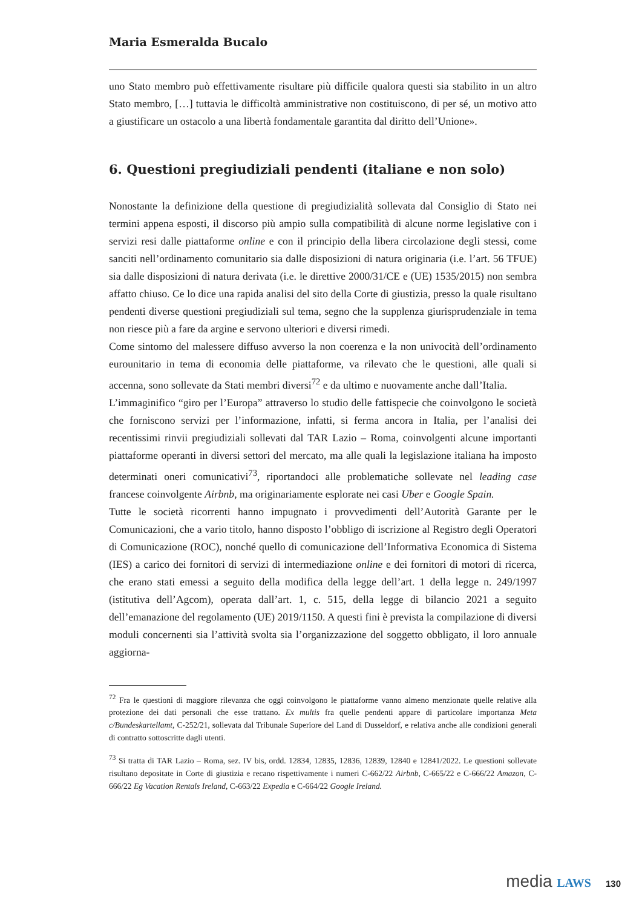Maria Esmeralda Bucalo
uno Stato membro può effettivamente risultare più difficile qualora questi sia stabilito in un altro Stato membro, […] tuttavia le difficoltà amministrative non costituiscono, di per sé, un motivo atto a giustificare un ostacolo a una libertà fondamentale garantita dal diritto dell’Unione».
6. Questioni pregiudiziali pendenti (italiane e non solo)
Nonostante la definizione della questione di pregiudizialità sollevata dal Consiglio di Stato nei termini appena esposti, il discorso più ampio sulla compatibilità di alcune norme legislative con i servizi resi dalle piattaforme online e con il principio della libera circolazione degli stessi, come sanciti nell’ordinamento comunitario sia dalle disposizioni di natura originaria (i.e. l’art. 56 TFUE) sia dalle disposizioni di natura derivata (i.e. le direttive 2000/31/CE e (UE) 1535/2015) non sembra affatto chiuso. Ce lo dice una rapida analisi del sito della Corte di giustizia, presso la quale risultano pendenti diverse questioni pregiudiziali sul tema, segno che la supplenza giurisprudenziale in tema non riesce più a fare da argine e servono ulteriori e diversi rimedi.
Come sintomo del malessere diffuso avverso la non coerenza e la non univocità dell’ordinamento eurounitario in tema di economia delle piattaforme, va rilevato che le questioni, alle quali si accenna, sono sollevate da Stati membri diversi<sup>72</sup> e da ultimo e nuovamente anche dall’Italia.
L’immaginifico “giro per l’Europa” attraverso lo studio delle fattispecie che coinvolgono le società che forniscono servizi per l’informazione, infatti, si ferma ancora in Italia, per l’analisi dei recentissimi rinvii pregiudiziali sollevati dal TAR Lazio – Roma, coinvolgenti alcune importanti piattaforme operanti in diversi settori del mercato, ma alle quali la legislazione italiana ha imposto determinati oneri comunicativi<sup>73</sup>, riportandoci alle problematiche sollevate nel leading case francese coinvolgente Airbnb, ma originariamente esplorate nei casi Uber e Google Spain.
Tutte le società ricorrenti hanno impugnato i provvedimenti dell’Autorità Garante per le Comunicazioni, che a vario titolo, hanno disposto l’obbligo di iscrizione al Registro degli Operatori di Comunicazione (ROC), nonché quello di comunicazione dell’Informativa Economica di Sistema (IES) a carico dei fornitori di servizi di intermediazione online e dei fornitori di motori di ricerca, che erano stati emessi a seguito della modifica della legge dell’art. 1 della legge n. 249/1997 (istitutiva dell’Agcom), operata dall’art. 1, c. 515, della legge di bilancio 2021 a seguito dell’emanazione del regolamento (UE) 2019/1150. A questi fini è prevista la compilazione di diversi moduli concernenti sia l’attività svolta sia l’organizzazione del soggetto obbligato, il loro annuale aggiorna-
<sup>72</sup> Fra le questioni di maggiore rilevanza che oggi coinvolgono le piattaforme vanno almeno menzionate quelle relative alla protezione dei dati personali che esse trattano. Ex multis fra quelle pendenti appare di particolare importanza Meta c/Bundeskartellamt, C-252/21, sollevata dal Tribunale Superiore del Land di Dusseldorf, e relativa anche alle condizioni generali di contratto sottoscritte dagli utenti.
<sup>73</sup> Si tratta di TAR Lazio – Roma, sez. IV bis, ordd. 12834, 12835, 12836, 12839, 12840 e 12841/2022. Le questioni sollevate risultano depositate in Corte di giustizia e recano rispettivamente i numeri C-662/22 Airbnb, C-665/22 e C-666/22 Amazon, C-666/22 Eg Vacation Rentals Ireland, C-663/22 Expedia e C-664/22 Google Ireland.
media LAWS 130